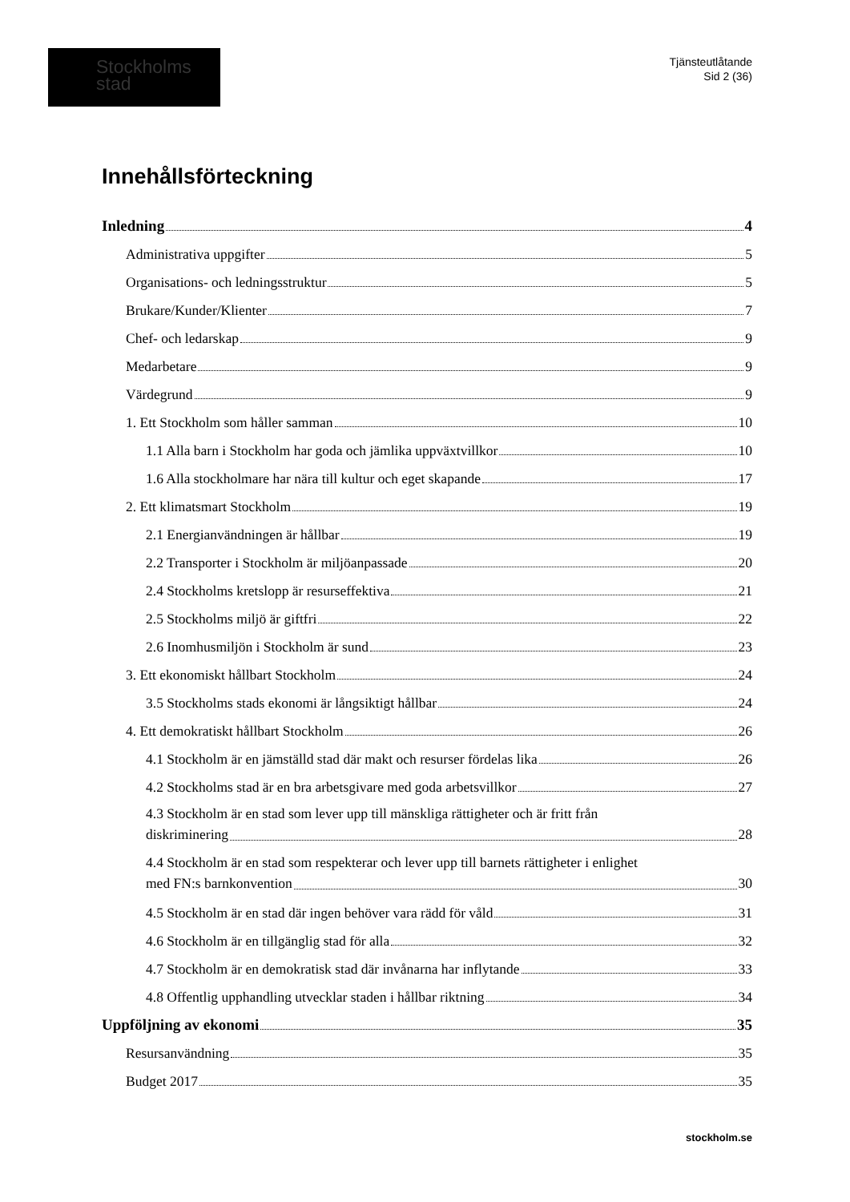Stockholms
stad
Tjänsteutlåtande
Sid 2 (36)
Innehållsförteckning
Inledning 4
Administrativa uppgifter 5
Organisations- och ledningsstruktur 5
Brukare/Kunder/Klienter 7
Chef- och ledarskap 9
Medarbetare 9
Värdegrund 9
1. Ett Stockholm som håller samman 10
1.1 Alla barn i Stockholm har goda och jämlika uppväxtvillkor 10
1.6 Alla stockholmare har nära till kultur och eget skapande 17
2. Ett klimatsmart Stockholm 19
2.1 Energianvändningen är hållbar 19
2.2 Transporter i Stockholm är miljöanpassade 20
2.4 Stockholms kretslopp är resurseffektiva 21
2.5 Stockholms miljö är giftfri 22
2.6 Inomhusmiljön i Stockholm är sund 23
3. Ett ekonomiskt hållbart Stockholm 24
3.5 Stockholms stads ekonomi är långsiktigt hållbar 24
4. Ett demokratiskt hållbart Stockholm 26
4.1 Stockholm är en jämställd stad där makt och resurser fördelas lika 26
4.2 Stockholms stad är en bra arbetsgivare med goda arbetsvillkor 27
4.3 Stockholm är en stad som lever upp till mänskliga rättigheter och är fritt från
diskriminering 28
4.4 Stockholm är en stad som respekterar och lever upp till barnets rättigheter i enlighet
med FN:s barnkonvention 30
4.5 Stockholm är en stad där ingen behöver vara rädd för våld 31
4.6 Stockholm är en tillgänglig stad för alla 32
4.7 Stockholm är en demokratisk stad där invånarna har inflytande 33
4.8 Offentlig upphandling utvecklar staden i hållbar riktning 34
Uppföljning av ekonomi 35
Resursanvändning 35
Budget 2017 35
stockholm.se